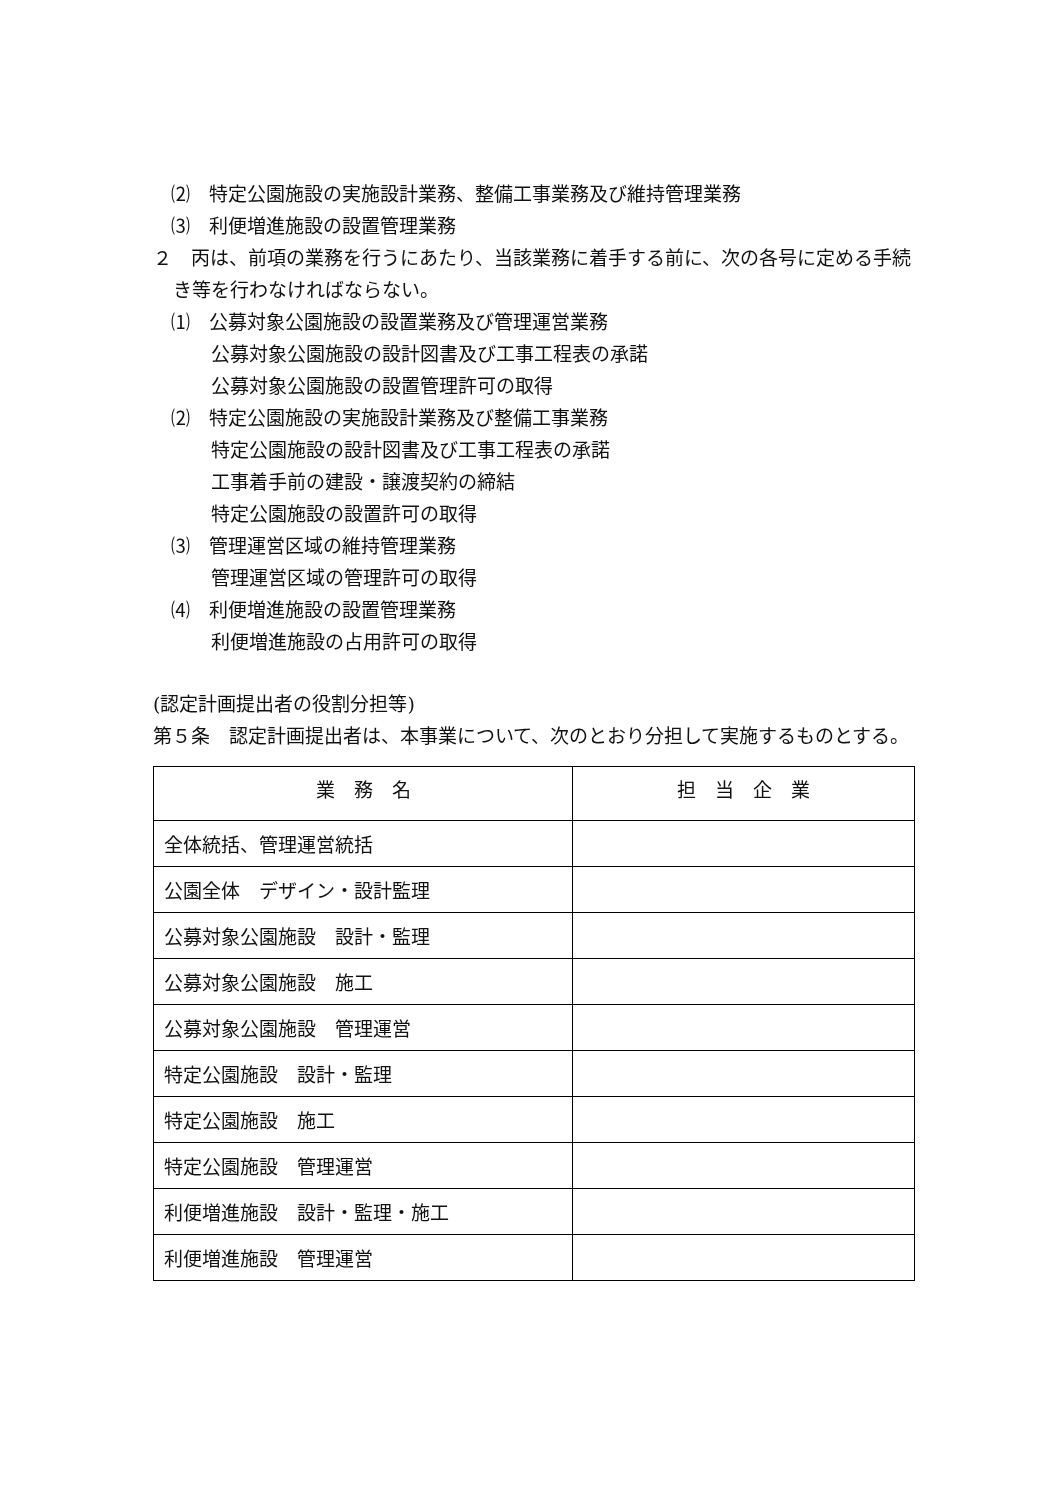⑵　特定公園施設の実施設計業務、整備工事業務及び維持管理業務
⑶　利便増進施設の設置管理業務
２　丙は、前項の業務を行うにあたり、当該業務に着手する前に、次の各号に定める手続き等を行わなければならない。
⑴　公募対象公園施設の設置業務及び管理運営業務
公募対象公園施設の設計図書及び工事工程表の承諾
公募対象公園施設の設置管理許可の取得
⑵　特定公園施設の実施設計業務及び整備工事業務
特定公園施設の設計図書及び工事工程表の承諾
工事着手前の建設・譲渡契約の締結
特定公園施設の設置許可の取得
⑶　管理運営区域の維持管理業務
管理運営区域の管理許可の取得
⑷　利便増進施設の設置管理業務
利便増進施設の占用許可の取得
(認定計画提出者の役割分担等)
第５条　認定計画提出者は、本事業について、次のとおり分担して実施するものとする。
| 業 務 名 | 担 当 企 業 |
| --- | --- |
| 全体統括、管理運営統括 | |
| 公園全体 デザイン・設計監理 | |
| 公募対象公園施設 設計・監理 | |
| 公募対象公園施設 施工 | |
| 公募対象公園施設 管理運営 | |
| 特定公園施設 設計・監理 | |
| 特定公園施設 施工 | |
| 特定公園施設 管理運営 | |
| 利便増進施設 設計・監理・施工 | |
| 利便増進施設 管理運営 | |